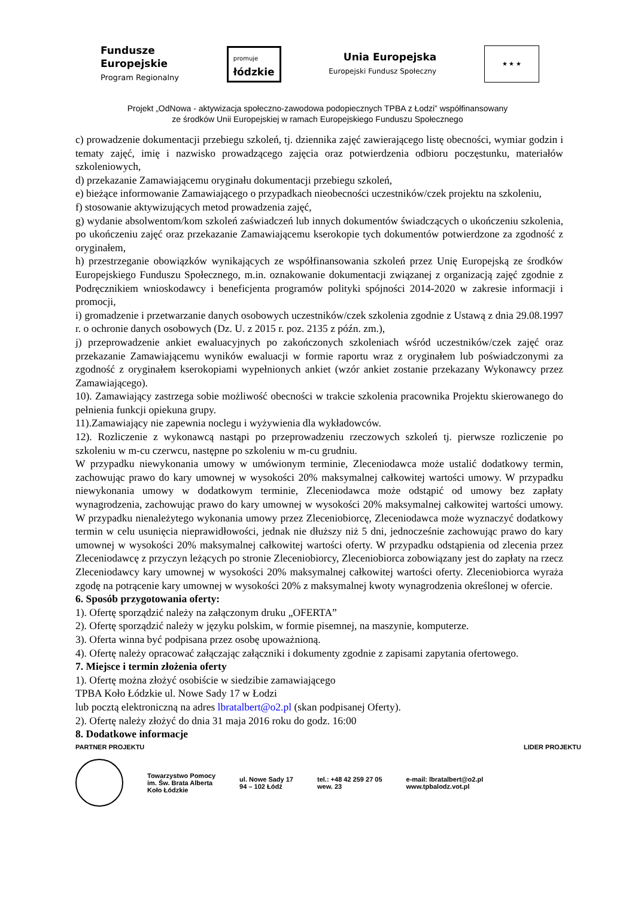Fundusze
Europejskie
Program Regionalny
promuje
łódzkie
Unia Europejska
Europejski Fundusz Społeczny
★ ★ ★
Projekt „OdNowa - aktywizacja społeczno-zawodowa podopiecznych TPBA z Łodzi” współfinansowany
ze środków Unii Europejskiej w ramach Europejskiego Funduszu Społecznego
c) prowadzenie dokumentacji przebiegu szkoleń, tj. dziennika zajęć zawierającego listę obecności, wymiar godzin i tematy zajęć, imię i nazwisko prowadzącego zajęcia oraz potwierdzenia odbioru poczęstunku, materiałów szkoleniowych,
d) przekazanie Zamawiającemu oryginału dokumentacji przebiegu szkoleń,
e) bieżące informowanie Zamawiającego o przypadkach nieobecności uczestników/czek projektu na szkoleniu,
f) stosowanie aktywizujących metod prowadzenia zajęć,
g) wydanie absolwentom/kom szkoleń zaświadczeń lub innych dokumentów świadczących o ukończeniu szkolenia, po ukończeniu zajęć oraz przekazanie Zamawiającemu kserokopie tych dokumentów potwierdzone za zgodność z oryginałem,
h) przestrzeganie obowiązków wynikających ze współfinansowania szkoleń przez Unię Europejską ze środków Europejskiego Funduszu Społecznego, m.in. oznakowanie dokumentacji związanej z organizacją zajęć zgodnie z Podręcznikiem wnioskodawcy i beneficjenta programów polityki spójności 2014-2020 w zakresie informacji i promocji,
i) gromadzenie i przetwarzanie danych osobowych uczestników/czek szkolenia zgodnie z Ustawą z dnia 29.08.1997 r. o ochronie danych osobowych (Dz. U. z 2015 r. poz. 2135 z późn. zm.),
j) przeprowadzenie ankiet ewaluacyjnych po zakończonych szkoleniach wśród uczestników/czek zajęć oraz przekazanie Zamawiającemu wyników ewaluacji w formie raportu wraz z oryginałem lub poświadczonymi za zgodność z oryginałem kserokopiami wypełnionych ankiet (wzór ankiet zostanie przekazany Wykonawcy przez Zamawiającego).
10). Zamawiający zastrzega sobie możliwość obecności w trakcie szkolenia pracownika Projektu skierowanego do pełnienia funkcji opiekuna grupy.
11).Zamawiający nie zapewnia noclegu i wyżywienia dla wykładowców.
12). Rozliczenie z wykonawcą nastąpi po przeprowadzeniu rzeczowych szkoleń tj. pierwsze rozliczenie po szkoleniu w m-cu czerwcu, następne po szkoleniu w m-cu grudniu.
W przypadku niewykonania umowy w umówionym terminie, Zleceniodawca może ustalić dodatkowy termin, zachowując prawo do kary umownej w wysokości 20% maksymalnej całkowitej wartości umowy. W przypadku niewykonania umowy w dodatkowym terminie, Zleceniodawca może odstąpić od umowy bez zapłaty wynagrodzenia, zachowując prawo do kary umownej w wysokości 20% maksymalnej całkowitej wartości umowy. W przypadku nienależytego wykonania umowy przez Zleceniobiorcę, Zleceniodawca może wyznaczyć dodatkowy termin w celu usunięcia nieprawidłowości, jednak nie dłuższy niż 5 dni, jednocześnie zachowując prawo do kary umownej w wysokości 20% maksymalnej całkowitej wartości oferty. W przypadku odstąpienia od zlecenia przez Zleceniodawcę z przyczyn leżących po stronie Zleceniobiorcy, Zleceniobiorca zobowiązany jest do zapłaty na rzecz Zleceniodawcy kary umownej w wysokości 20% maksymalnej całkowitej wartości oferty. Zleceniobiorca wyraża zgodę na potrącenie kary umownej w wysokości 20% z maksymalnej kwoty wynagrodzenia określonej w ofercie.
6. Sposób przygotowania oferty:
1). Ofertę sporządzić należy na załączonym druku „OFERTA”
2). Ofertę sporządzić należy w języku polskim, w formie pisemnej, na maszynie, komputerze.
3). Oferta winna być podpisana przez osobę upoważnioną.
4). Ofertę należy opracować załączając załączniki i dokumenty zgodnie z zapisami zapytania ofertowego.
7. Miejsce i termin złożenia oferty
1). Ofertę można złożyć osobiście w siedzibie zamawiającego
TPBA Koło Łódzkie ul. Nowe Sady 17 w Łodzi
lub pocztą elektroniczną na adres lbratalbert@o2.pl (skan podpisanej Oferty).
2). Ofertę należy złożyć do dnia 31 maja 2016 roku do godz. 16:00
8. Dodatkowe informacje
PARTNER PROJEKTU LIDER PROJEKTU
Towarzystwo Pomocy
im. Św. Brata Alberta
Koło Łódzkie
ul. Nowe Sady 17
94 – 102 Łódź
tel.: +48 42 259 27 05
wew. 23
e-mail: lbratalbert@o2.pl
www.tpbalodz.vot.pl